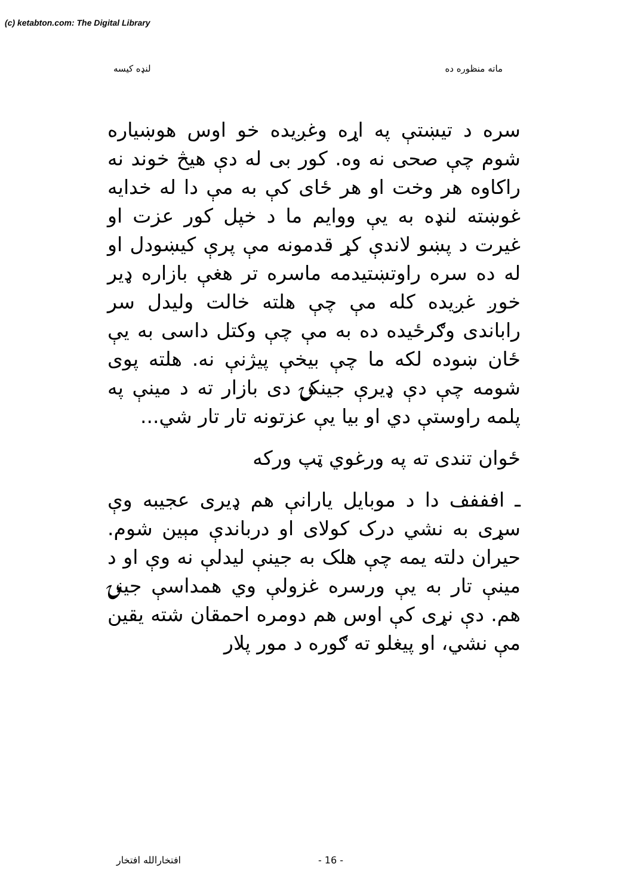(c) ketabton.com: The Digital Library
ماته منظوره ده لنډه کيسه
سره د تيښتې په اړه وغږيده خو اوس هوښياره شوم چې صحی نه وه. کور بی له دې هيڅ خوند نه راکاوه هر وخت او هر ځای کې به مې دا له خدايه غوښته لنډه به يې ووايم ما د خپل کور عزت او غيرت د پښو لاندې کړ قدمونه مې پرې کيښودل او له ده سره راوتښتيدمه ماسره تر هغې بازاره ډير خوږ غږيده کله مې چې هلته خالت وليدل سر راباندی وګرځيده ده به مې چې وکتل داسی به يې ځان ښوده لکه ما چې بيخې پيژنې نه. هلته پوی شومه چې دې ډيرې جينکۍ دی بازار ته د مينې په پلمه راوستې دي او بيا يې عزتونه تار تار شي...
ځوان تندی ته په ورغوي ټپ ورکه
ـ افففف دا د موبايل يارانې هم ډيری عجيبه وې سړی به نشي درک کولای او درباندې مېين شوم. حيران دلته يمه چې هلک به جينې ليدلې نه وې او د مينې تار به يې ورسره غزولې وي همداسې جينۍ هم. دې نړی کې اوس هم دومره احمقان شته يقين مې نشي، او پيغلو ته ګوره د مور پلار
- 16 - افتخارالله افتخار